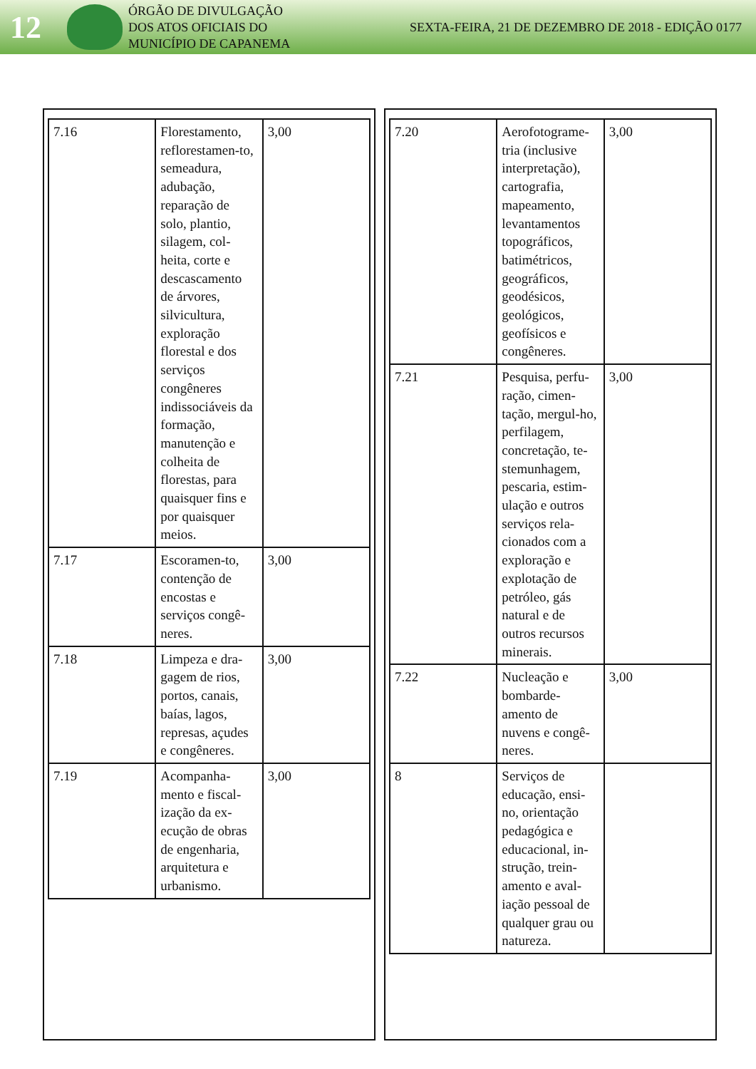12
ÓRGÃO DE DIVULGAÇÃO
DOS ATOS OFICIAIS DO
MUNICÍPIO DE CAPANEMA
SEXTA-FEIRA, 21 DE DEZEMBRO DE 2018 - EDIÇÃO 0177
| 7.16 | Florestamento, reflorestamen-to, semeadura, adubação, reparação de solo, plantio, silagem, col-heita, corte e descascamento de árvores, silvicultura, exploração florestal e dos serviços congêneres indissociáveis da formação, manutenção e colheita de florestas, para quaisquer fins e por quaisquer meios. | 3,00 |
| 7.17 | Escoramen-to, contenção de encostas e serviços congê-neres. | 3,00 |
| 7.18 | Limpeza e dra-gagem de rios, portos, canais, baías, lagos, represas, açudes e congêneres. | 3,00 |
| 7.19 | Acompanha-mento e fiscal-ização da ex-ecução de obras de engenharia, arquitetura e urbanismo. | 3,00 |
| 7.20 | Aerofotograme-tria (inclusive interpretação), cartografia, mapeamento, levantamentos topográficos, batimétricos, geográficos, geodésicos, geológicos, geofísicos e congêneres. | 3,00 |
| 7.21 | Pesquisa, perfu-ração, cimen-tação, mergul-ho, perfilagem, concretação, te-stemunhagem, pescaria, estim-ulação e outros serviços rela-cionados com a exploração e explotação de petróleo, gás natural e de outros recursos minerais. | 3,00 |
| 7.22 | Nucleação e bombarde-amento de nuvens e congê-neres. | 3,00 |
| 8 | Serviços de educação, ensi-no, orientação pedagógica e educacional, in-strução, trein-amento e aval-iação pessoal de qualquer grau ou natureza. | |